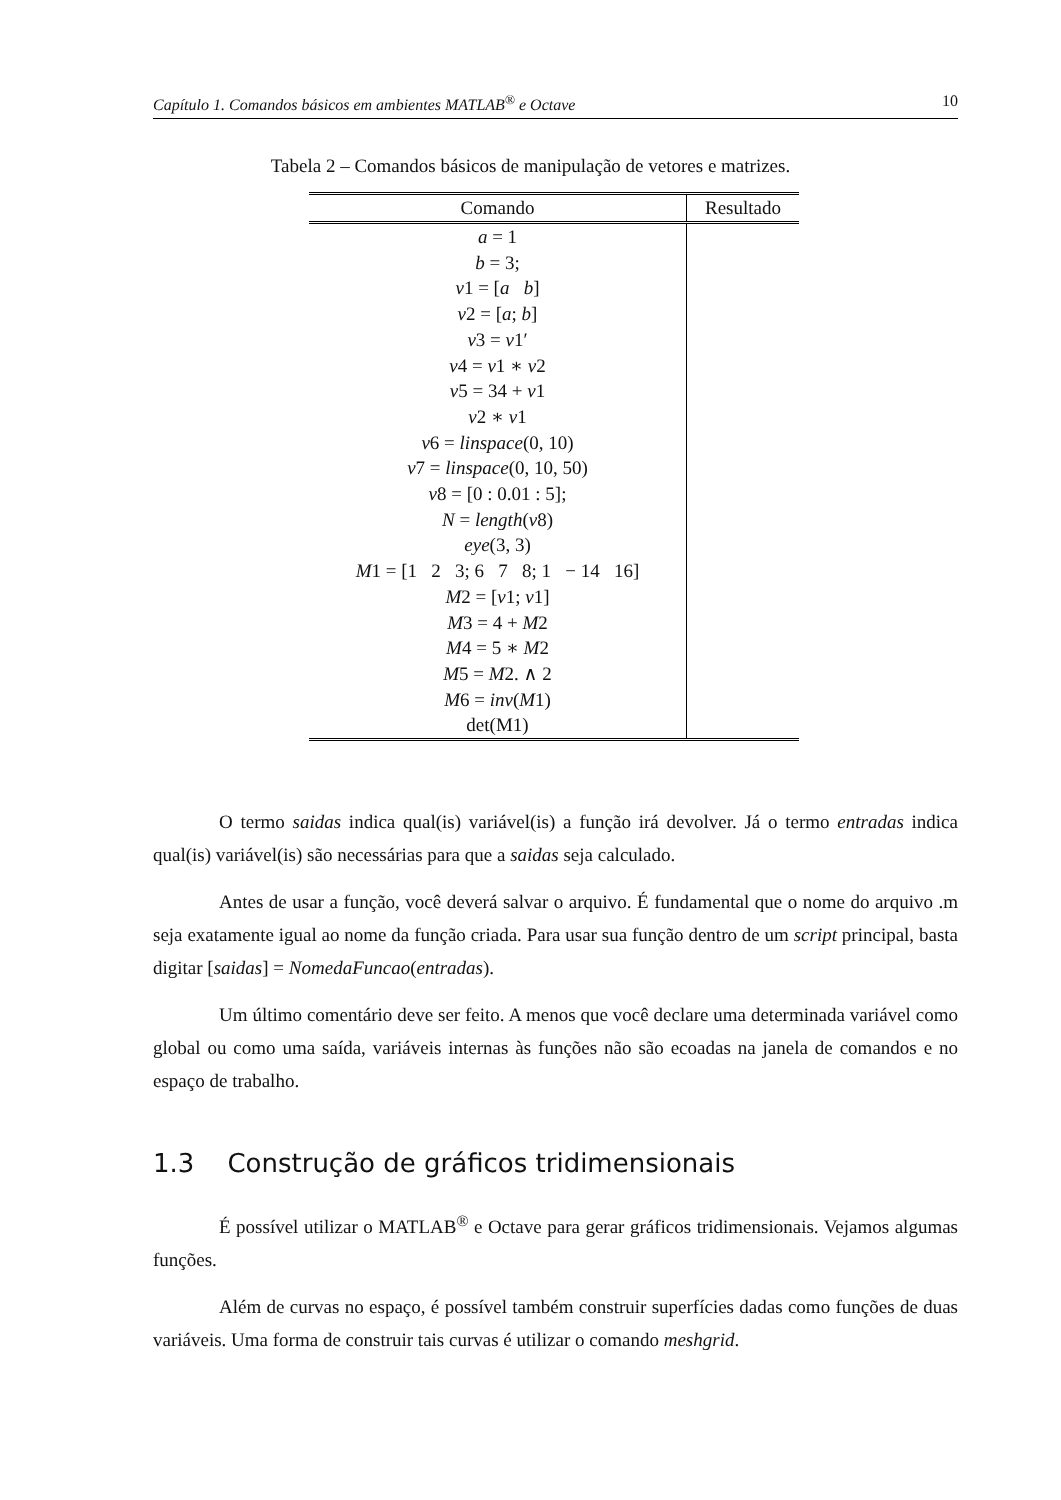Capítulo 1. Comandos básicos em ambientes MATLAB<sup>®</sup> e Octave 10
Tabela 2 – Comandos básicos de manipulação de vetores e matrizes.
| Comando | Resultado |
| --- | --- |
| a = 1 | |
| b = 3; | |
| v 1 = [ a b ] | |
| v 2 = [ a ; b ] | |
| v 3 = v 1′ | |
| v 4 = v 1 ∗ v 2 | |
| v 5 = 34 + v 1 | |
| v 2 ∗ v 1 | |
| v 6 = linspace (0, 10) | |
| v 7 = linspace (0, 10, 50) | |
| v 8 = [0 : 0.01 : 5]; | |
| N = length ( v 8) | |
| eye (3, 3) | |
| M 1 = [1 2 3; 6 7 8; 1 − 14 16] | |
| M 2 = [ v 1; v 1] | |
| M 3 = 4 + M 2 | |
| M 4 = 5 ∗ M 2 | |
| M 5 = M 2. ∧ 2 | |
| M 6 = inv ( M 1) | |
| det(M1) | |
O termo saidas indica qual(is) variável(is) a função irá devolver. Já o termo entradas indica qual(is) variável(is) são necessárias para que a saidas seja calculado.
Antes de usar a função, você deverá salvar o arquivo. É fundamental que o nome do arquivo .m seja exatamente igual ao nome da função criada. Para usar sua função dentro de um script principal, basta digitar [saidas] = NomedaFuncao(entradas).
Um último comentário deve ser feito. A menos que você declare uma determinada variável como global ou como uma saída, variáveis internas às funções não são ecoadas na janela de comandos e no espaço de trabalho.
1.3 Construção de gráficos tridimensionais
É possível utilizar o MATLAB<sup>®</sup> e Octave para gerar gráficos tridimensionais. Vejamos algumas funções.
Além de curvas no espaço, é possível também construir superfícies dadas como funções de duas variáveis. Uma forma de construir tais curvas é utilizar o comando meshgrid.